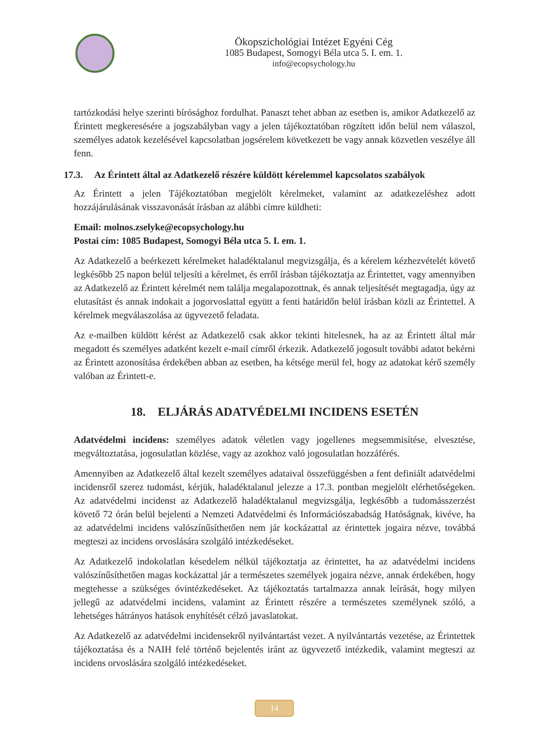Ökopszichológiai Intézet Egyéni Cég
1085 Budapest, Somogyi Béla utca 5. I. em. 1.
info@ecopsychology.hu
tartózkodási helye szerinti bírósághoz fordulhat. Panaszt tehet abban az esetben is, amikor Adatkezelő az Érintett megkeresésére a jogszabályban vagy a jelen tájékoztatóban rögzített időn belül nem válaszol, személyes adatok kezelésével kapcsolatban jogsérelem következett be vagy annak közvetlen veszélye áll fenn.
17.3. Az Érintett által az Adatkezelő részére küldött kérelemmel kapcsolatos szabályok
Az Érintett a jelen Tájékoztatóban megjelölt kérelmeket, valamint az adatkezeléshez adott hozzájárulásának visszavonását írásban az alábbi címre küldheti:
Email: molnos.zselyke@ecopsychology.hu
Postai cím: 1085 Budapest, Somogyi Béla utca 5. I. em. 1.
Az Adatkezelő a beérkezett kérelmeket haladéktalanul megvizsgálja, és a kérelem kézhezvételét követő legkésőbb 25 napon belül teljesíti a kérelmet, és erről írásban tájékoztatja az Érintettet, vagy amennyiben az Adatkezelő az Érintett kérelmét nem találja megalapozottnak, és annak teljesítését megtagadja, úgy az elutasítást és annak indokait a jogorvoslattal együtt a fenti határidőn belül írásban közli az Érintettel. A kérelmek megválaszolása az ügyvezető feladata.
Az e-mailben küldött kérést az Adatkezelő csak akkor tekinti hitelesnek, ha az az Érintett által már megadott és személyes adatként kezelt e-mail címről érkezik. Adatkezelő jogosult további adatot bekérni az Érintett azonosítása érdekében abban az esetben, ha kétsége merül fel, hogy az adatokat kérő személy valóban az Érintett-e.
18. ELJÁRÁS ADATVÉDELMI INCIDENS ESETÉN
Adatvédelmi incidens: személyes adatok véletlen vagy jogellenes megsemmisítése, elvesztése, megváltoztatása, jogosulatlan közlése, vagy az azokhoz való jogosulatlan hozzáférés.
Amennyiben az Adatkezelő által kezelt személyes adataival összefüggésben a fent definiált adatvédelmi incidensről szerez tudomást, kérjük, haladéktalanul jelezze a 17.3. pontban megjelölt elérhetőségeken. Az adatvédelmi incidenst az Adatkezelő haladéktalanul megvizsgálja, legkésőbb a tudomásszerzést követő 72 órán belül bejelenti a Nemzeti Adatvédelmi és Információszabadság Hatóságnak, kivéve, ha az adatvédelmi incidens valószínűsíthetően nem jár kockázattal az érintettek jogaira nézve, továbbá megteszi az incidens orvoslására szolgáló intézkedéseket.
Az Adatkezelő indokolatlan késedelem nélkül tájékoztatja az érintettet, ha az adatvédelmi incidens valószínűsíthetően magas kockázattal jár a természetes személyek jogaira nézve, annak érdekében, hogy megtehesse a szükséges óvintézkedéseket. Az tájékoztatás tartalmazza annak leírását, hogy milyen jellegű az adatvédelmi incidens, valamint az Érintett részére a természetes személynek szóló, a lehetséges hátrányos hatások enyhítését célzó javaslatokat.
Az Adatkezelő az adatvédelmi incidensekről nyilvántartást vezet. A nyilvántartás vezetése, az Érintettek tájékoztatása és a NAIH felé történő bejelentés iránt az ügyvezető intézkedik, valamint megteszi az incidens orvoslására szolgáló intézkedéseket.
14